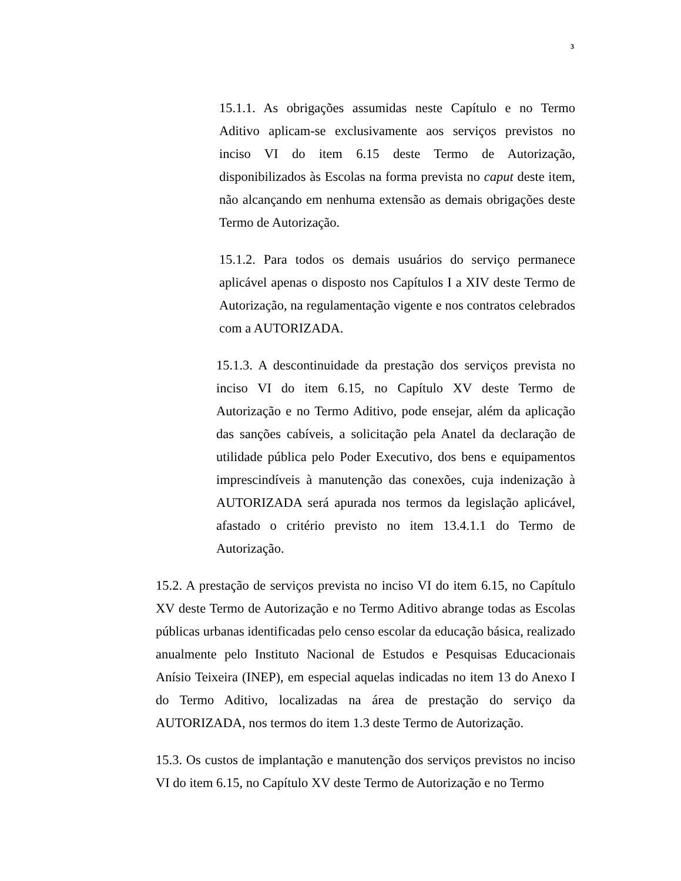3
15.1.1. As obrigações assumidas neste Capítulo e no Termo Aditivo aplicam-se exclusivamente aos serviços previstos no inciso VI do item 6.15 deste Termo de Autorização, disponibilizados às Escolas na forma prevista no caput deste item, não alcançando em nenhuma extensão as demais obrigações deste Termo de Autorização.
15.1.2. Para todos os demais usuários do serviço permanece aplicável apenas o disposto nos Capítulos I a XIV deste Termo de Autorização, na regulamentação vigente e nos contratos celebrados com a AUTORIZADA.
15.1.3. A descontinuidade da prestação dos serviços prevista no inciso VI do item 6.15, no Capítulo XV deste Termo de Autorização e no Termo Aditivo, pode ensejar, além da aplicação das sanções cabíveis, a solicitação pela Anatel da declaração de utilidade pública pelo Poder Executivo, dos bens e equipamentos imprescindíveis à manutenção das conexões, cuja indenização à AUTORIZADA será apurada nos termos da legislação aplicável, afastado o critério previsto no item 13.4.1.1 do Termo de Autorização.
15.2. A prestação de serviços prevista no inciso VI do item 6.15, no Capítulo XV deste Termo de Autorização e no Termo Aditivo abrange todas as Escolas públicas urbanas identificadas pelo censo escolar da educação básica, realizado anualmente pelo Instituto Nacional de Estudos e Pesquisas Educacionais Anísio Teixeira (INEP), em especial aquelas indicadas no item 13 do Anexo I do Termo Aditivo, localizadas na área de prestação do serviço da AUTORIZADA, nos termos do item 1.3 deste Termo de Autorização.
15.3. Os custos de implantação e manutenção dos serviços previstos no inciso VI do item 6.15, no Capítulo XV deste Termo de Autorização e no Termo